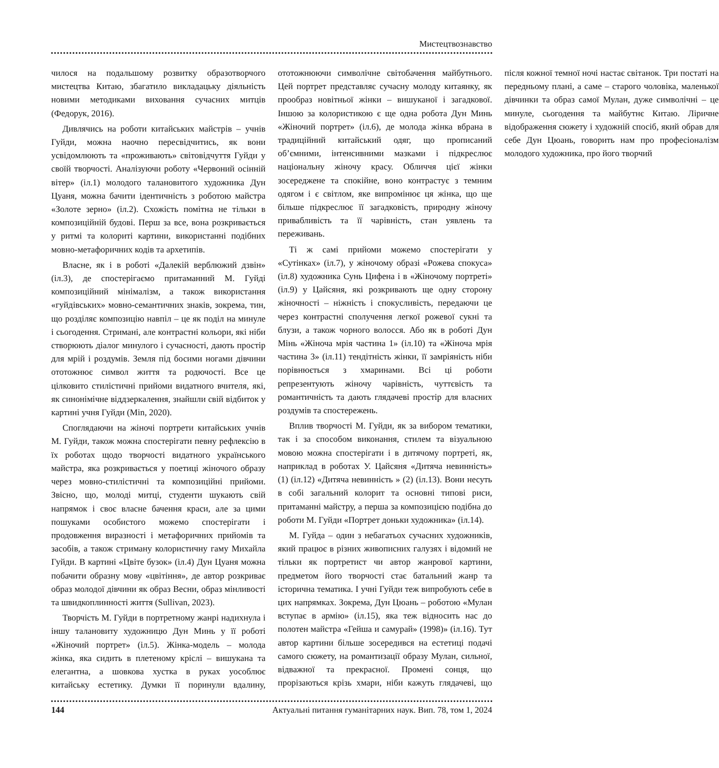Мистецтвознавство
чилося на подальшому розвитку образотворчого мистецтва Китаю, збагатило викладацьку діяльність новими методиками виховання сучасних митців (Федорук, 2016).
Дивлячись на роботи китайських майстрів – учнів Гуйди, можна наочно пересвідчитись, як вони усвідомлюють та «проживають» світовідчуття Гуйди у своїй творчості. Аналізуючи роботу «Червоний осінній вітер» (іл.1) молодого талановитого художника Дун Цуаня, можна бачити ідентичність з роботою майстра «Золоте зерно» (іл.2). Схожість помітна не тільки в композиційній будові. Перш за все, вона розкривається у ритмі та колориті картини, використанні подібних мовно-метафоричних кодів та архетипів.
Власне, як і в роботі «Далекій верблюжий дзвін» (іл.3), де спостерігаємо притаманний М. Гуйді композиційний мінімалізм, а також використання «гуйдівських» мовно-семантичних знаків, зокрема, тин, що розділяє композицію навпіл – це як поділ на минуле і сьогодення. Стримані, але контрастні кольори, які ніби створюють діалог минулого і сучасності, дають простір для мрій і роздумів. Земля під босими ногами дівчини ототожнює символ життя та родючості. Все це цілковито стилістичні прийоми видатного вчителя, які, як синонімічне віддзеркалення, знайшли свій відбиток у картині учня Гуйди (Min, 2020).
Споглядаючи на жіночі портрети китайських учнів М. Гуйди, також можна спостерігати певну рефлексію в їх роботах щодо творчості видатного українського майстра, яка розкривається у поетиці жіночого образу через мовно-стилістичні та композиційні прийоми. Звісно, що, молоді митці, студенти шукають свій напрямок і своє власне бачення краси, але за цими пошуками особистого можемо спостерігати і продовження виразності і метафоричних прийомів та засобів, а також стриману колористичну гаму Михайла Гуйди. В картині «Цвіте бузок» (іл.4) Дун Цуаня можна побачити образну мову «цвітіння», де автор розкриває образ молодої дівчини як образ Весни, образ мінливості та швидкоплинності життя (Sullivan, 2023).
Творчість М. Гуйди в портретному жанрі надихнула і іншу талановиту художницю Дун Минь у її роботі «Жіночий портрет» (іл.5). Жінка-модель – молода жінка, яка сидить в плетеному кріслі – вишукана та елегантна, а шовкова хустка в руках уособлює китайську естетику. Думки її поринули вдалину, ототожнюючи символічне світобачення майбутнього. Цей портрет представляє сучасну молоду китаянку, як прообраз новітньої жінки – вишуканої і загадкової. Іншою за колористикою є ще одна робота Дун Минь «Жіночий портрет» (іл.6), де молода жінка вбрана в традиційний китайський одяг, що прописаний об’ємними, інтенсивними мазками і підкреслює національну жіночу красу. Обличчя цієї жінки зосереджене та спокійне, воно контрастує з темним одягом і є світлом, яке випромінює ця жінка, що ще більше підкреслює її загадковість, природну жіночу привабливість та її чарівність, стан уявлень та переживань.
Ті ж самі прийоми можемо спостерігати у «Сутінках» (іл.7), у жіночому образі «Рожева спокуса» (іл.8) художника Сунь Цифена і в «Жіночому портреті» (іл.9) у Цайсяня, які розкривають ще одну сторону жіночності – ніжність і спокусливість, передаючи це через контрастні сполучення легкої рожевої сукні та блузи, а також чорного волосся. Або як в роботі Дун Мінь «Жіноча мрія частина 1» (іл.10) та «Жіноча мрія частина 3» (іл.11) тендітність жінки, її замріяність ніби порівнюється з хмаринами. Всі ці роботи репрезентують жіночу чарівність, чуттєвість та романтичність та дають глядачеві простір для власних роздумів та спостережень.
Вплив творчості М. Гуйди, як за вибором тематики, так і за способом виконання, стилем та візуальною мовою можна спостерігати і в дитячому портреті, як, наприклад в роботах У. Цайсяня «Дитяча невинність» (1) (іл.12) «Дитяча невинність » (2) (іл.13). Вони несуть в собі загальний колорит та основні типові риси, притаманні майстру, а перша за композицією подібна до роботи М. Гуйди «Портрет доньки художника» (іл.14).
М. Гуйда – один з небагатьох сучасних художників, який працює в різних живописних галузях і відомий не тільки як портретист чи автор жанрової картини, предметом його творчості стає батальний жанр та історична тематика. І учні Гуйди теж випробують себе в цих напрямках. Зокрема, Дун Цюань – роботою «Мулан вступає в армію» (іл.15), яка теж відносить нас до полотен майстра «Гейша и самурай» (1998)» (іл.16). Тут автор картини більше зосередився на естетиці подачі самого сюжету, на романтизації образу Мулан, сильної, відважної та прекрасної. Промені сонця, що прорізаються крізь хмари, ніби кажуть глядачеві, що після кожної темної ночі настає світанок. Три постаті на передньому плані, а саме – старого чоловіка, маленької дівчинки та образ самої Мулан, дуже символічні – це минуле, сьогодення та майбутнє Китаю. Ліричне відображення сюжету і художній спосіб, який обрав для себе Дун Цюань, говорить нам про професіоналізм молодого художника, про його творчий
144 Актуальні питання гуманітарних наук. Вип. 78, том 1, 2024